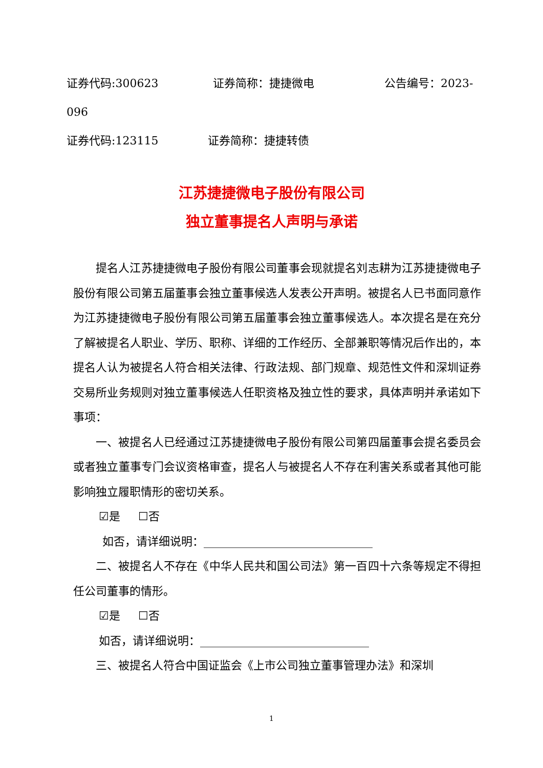证券代码:300623 证券简称：捷捷微电 公告编号：2023-
096
证券代码:123115 证券简称：捷捷转债
江苏捷捷微电子股份有限公司
独立董事提名人声明与承诺
提名人江苏捷捷微电子股份有限公司董事会现就提名刘志耕为江苏捷捷微电子股份有限公司第五届董事会独立董事候选人发表公开声明。被提名人已书面同意作为江苏捷捷微电子股份有限公司第五届董事会独立董事候选人。本次提名是在充分了解被提名人职业、学历、职称、详细的工作经历、全部兼职等情况后作出的，本提名人认为被提名人符合相关法律、行政法规、部门规章、规范性文件和深圳证券交易所业务规则对独立董事候选人任职资格及独立性的要求，具体声明并承诺如下事项：
一、被提名人已经通过江苏捷捷微电子股份有限公司第四届董事会提名委员会或者独立董事专门会议资格审查，提名人与被提名人不存在利害关系或者其他可能影响独立履职情形的密切关系。
☑是 ☐否
如否，请详细说明：______________________________
二、被提名人不存在《中华人民共和国公司法》第一百四十六条等规定不得担任公司董事的情形。
☑是 ☐否
如否，请详细说明：______________________________
三、被提名人符合中国证监会《上市公司独立董事管理办法》和深圳
1